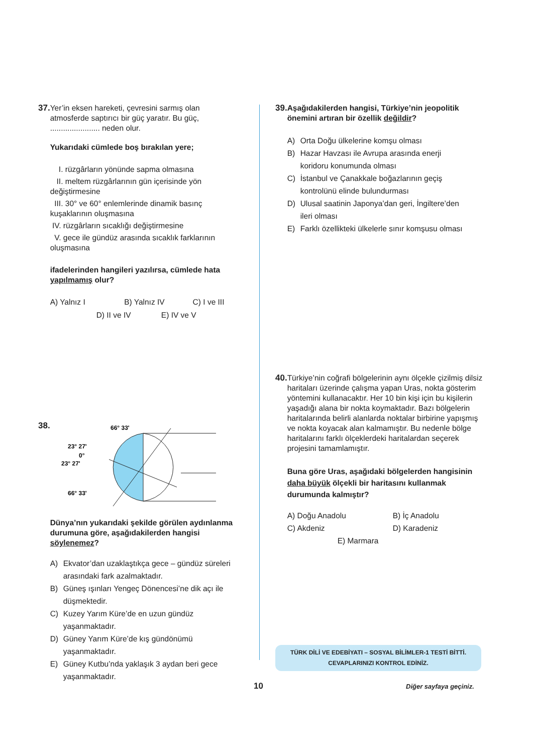37.
Yer’in eksen hareketi, çevresini sarmış olan atmosferde saptırıcı bir güç yaratır. Bu güç, ....................... neden olur.
Yukarıdaki cümlede boş bırakılan yere;
I. rüzgârların yönünde sapma olmasına
II. meltem rüzgârlarının gün içerisinde yön değiştirmesine
III. 30° ve 60° enlemlerinde dinamik basınç kuşaklarının oluşmasına
IV. rüzgârların sıcaklığı değiştirmesine
V. gece ile gündüz arasında sıcaklık farklarının oluşmasına
ifadelerinden hangileri yazılırsa, cümlede hata yapılmamış olur?
A) Yalnız I B) Yalnız IV C) I ve III
D) II ve IV E) IV ve V
38.
66° 33'
23° 27'
0°
23° 27'
66° 33'
Dünya’nın yukarıdaki şekilde görülen aydınlanma durumuna göre, aşağıdakilerden hangisi söylenemez?
A) Ekvator’dan uzaklaştıkça gece – gündüz süreleri arasındaki fark azalmaktadır.
B) Güneş ışınları Yengeç Dönencesi’ne dik açı ile düşmektedir.
C) Kuzey Yarım Küre’de en uzun gündüz yaşanmaktadır.
D) Güney Yarım Küre’de kış gündönümü yaşanmaktadır.
E) Güney Kutbu’nda yaklaşık 3 aydan beri gece yaşanmaktadır.
39.
Aşağıdakilerden hangisi, Türkiye’nin jeopolitik önemini artıran bir özellik değildir?
A) Orta Doğu ülkelerine komşu olması
B) Hazar Havzası ile Avrupa arasında enerji koridoru konumunda olması
C) İstanbul ve Çanakkale boğazlarının geçiş kontrolünü elinde bulundurması
D) Ulusal saatinin Japonya’dan geri, İngiltere’den ileri olması
E) Farklı özellikteki ülkelerle sınır komşusu olması
40.
Türkiye’nin coğrafi bölgelerinin aynı ölçekle çizilmiş dilsiz haritaları üzerinde çalışma yapan Uras, nokta gösterim yöntemini kullanacaktır. Her 10 bin kişi için bu kişilerin yaşadığı alana bir nokta koymaktadır. Bazı bölgelerin haritalarında belirli alanlarda noktalar birbirine yapışmış ve nokta koyacak alan kalmamıştır. Bu nedenle bölge haritalarını farklı ölçeklerdeki haritalardan seçerek projesini tamamlamıştır.
Buna göre Uras, aşağıdaki bölgelerden hangisinin daha büyük ölçekli bir haritasını kullanmak durumunda kalmıştır?
A) Doğu Anadolu B) İç Anadolu C) Akdeniz D) Karadeniz
E) Marmara
TÜRK DİLİ VE EDEBİYATI – SOSYAL BİLİMLER-1 TESTİ BİTTİ.
CEVAPLARINIZI KONTROL EDİNİZ.
10 Diğer sayfaya geçiniz.